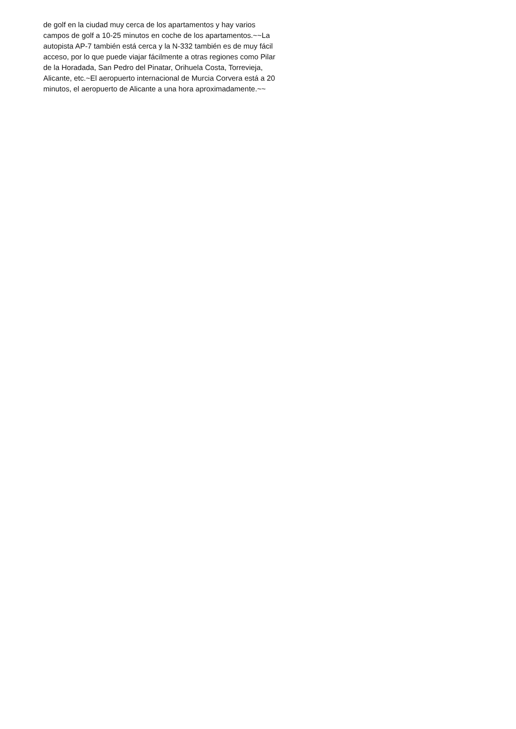de golf en la ciudad muy cerca de los apartamentos y hay varios
campos de golf a 10-25 minutos en coche de los apartamentos.~~La
autopista AP-7 también está cerca y la N-332 también es de muy fácil
acceso, por lo que puede viajar fácilmente a otras regiones como Pilar
de la Horadada, San Pedro del Pinatar, Orihuela Costa, Torrevieja,
Alicante, etc.~El aeropuerto internacional de Murcia Corvera está a 20
minutos, el aeropuerto de Alicante a una hora aproximadamente.~~